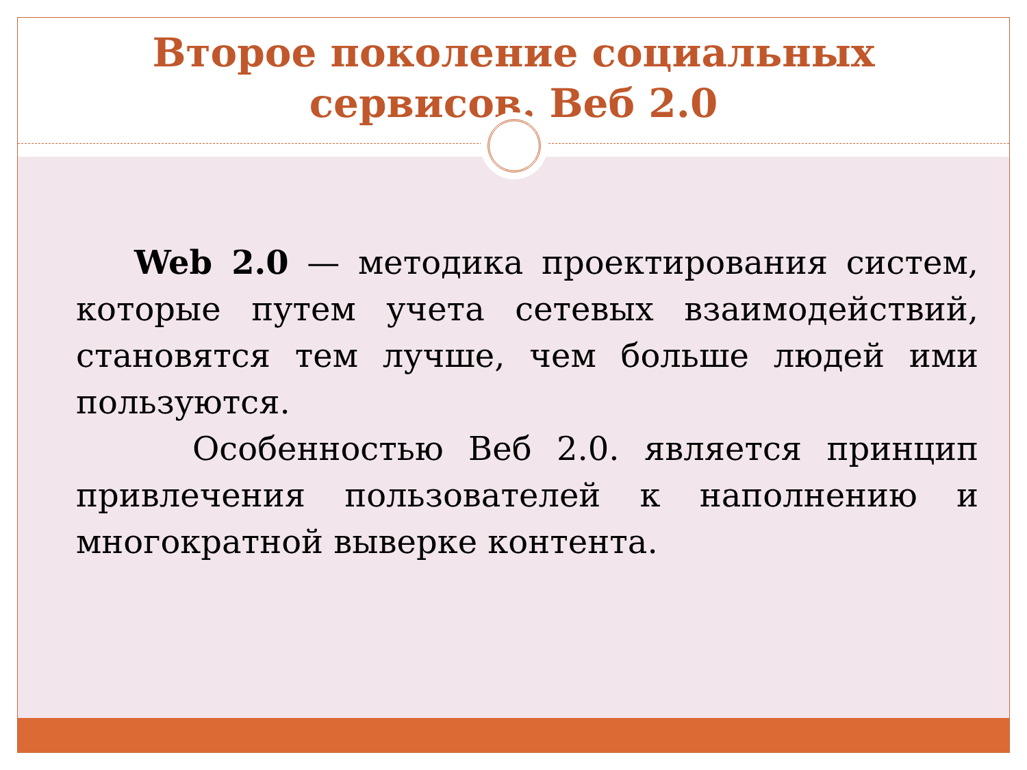Второе поколение социальных
сервисов. Веб 2.0
Web 2.0 — методика проектирования систем, которые путем учета сетевых взаимодействий, становятся тем лучше, чем больше людей ими пользуются.
Особенностью Веб 2.0. является принцип привлечения пользователей к наполнению и многократной выверке контента.